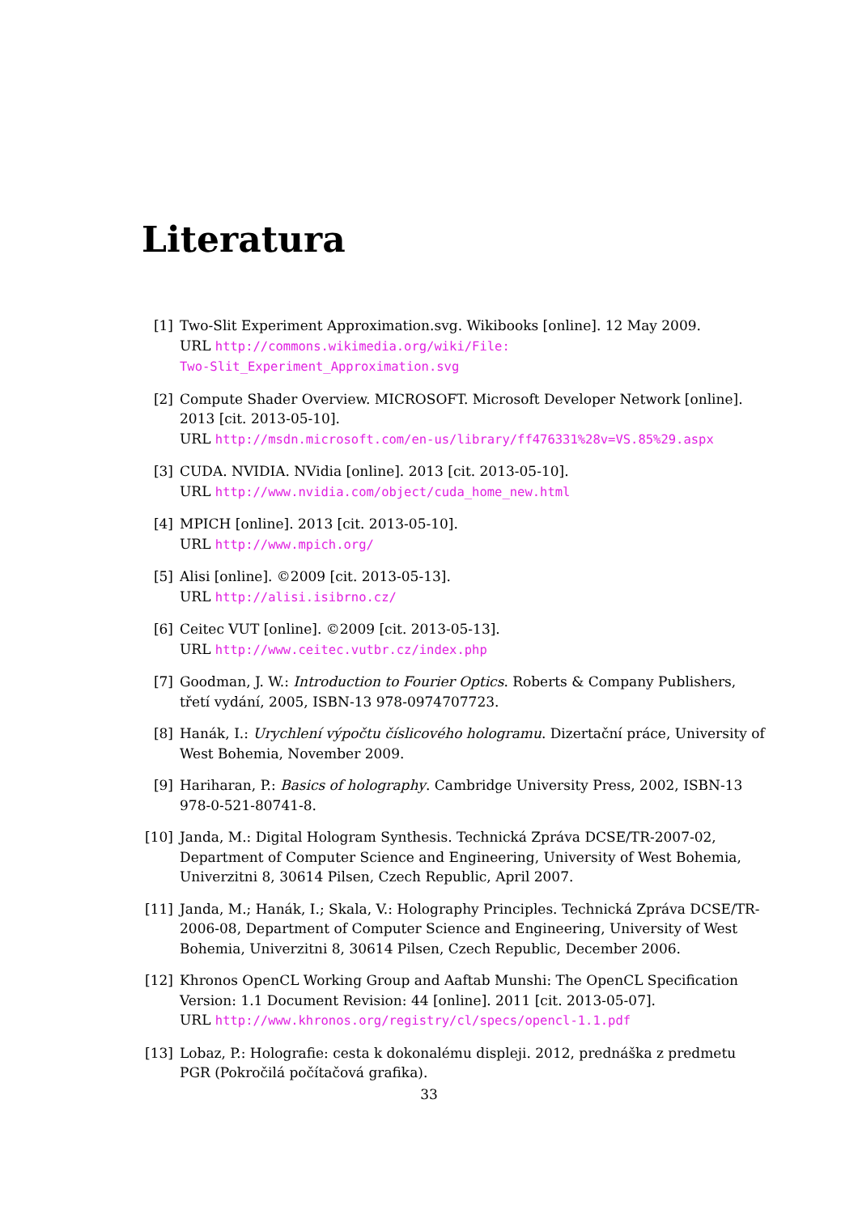Literatura
[1] Two-Slit Experiment Approximation.svg. Wikibooks [online]. 12 May 2009.
URL http://commons.wikimedia.org/wiki/File:
Two-Slit_Experiment_Approximation.svg
[2] Compute Shader Overview. MICROSOFT. Microsoft Developer Network [online]. 2013 [cit. 2013-05-10].
URL http://msdn.microsoft.com/en-us/library/ff476331%28v=VS.85%29.aspx
[3] CUDA. NVIDIA. NVidia [online]. 2013 [cit. 2013-05-10].
URL http://www.nvidia.com/object/cuda_home_new.html
[4] MPICH [online]. 2013 [cit. 2013-05-10].
URL http://www.mpich.org/
[5] Alisi [online]. ©2009 [cit. 2013-05-13].
URL http://alisi.isibrno.cz/
[6] Ceitec VUT [online]. ©2009 [cit. 2013-05-13].
URL http://www.ceitec.vutbr.cz/index.php
[7] Goodman, J. W.: Introduction to Fourier Optics. Roberts & Company Publishers, třetí vydání, 2005, ISBN-13 978-0974707723.
[8] Hanák, I.: Urychlení výpočtu číslicového hologramu. Dizertační práce, University of West Bohemia, November 2009.
[9] Hariharan, P.: Basics of holography. Cambridge University Press, 2002, ISBN-13 978-0-521-80741-8.
[10] Janda, M.: Digital Hologram Synthesis. Technická Zpráva DCSE/TR-2007-02, Department of Computer Science and Engineering, University of West Bohemia, Univerzitni 8, 30614 Pilsen, Czech Republic, April 2007.
[11] Janda, M.; Hanák, I.; Skala, V.: Holography Principles. Technická Zpráva DCSE/TR-2006-08, Department of Computer Science and Engineering, University of West Bohemia, Univerzitni 8, 30614 Pilsen, Czech Republic, December 2006.
[12] Khronos OpenCL Working Group and Aaftab Munshi: The OpenCL Specification Version: 1.1 Document Revision: 44 [online]. 2011 [cit. 2013-05-07].
URL http://www.khronos.org/registry/cl/specs/opencl-1.1.pdf
[13] Lobaz, P.: Holografie: cesta k dokonalému displeji. 2012, prednáška z predmetu PGR (Pokročilá počítačová grafika).
33